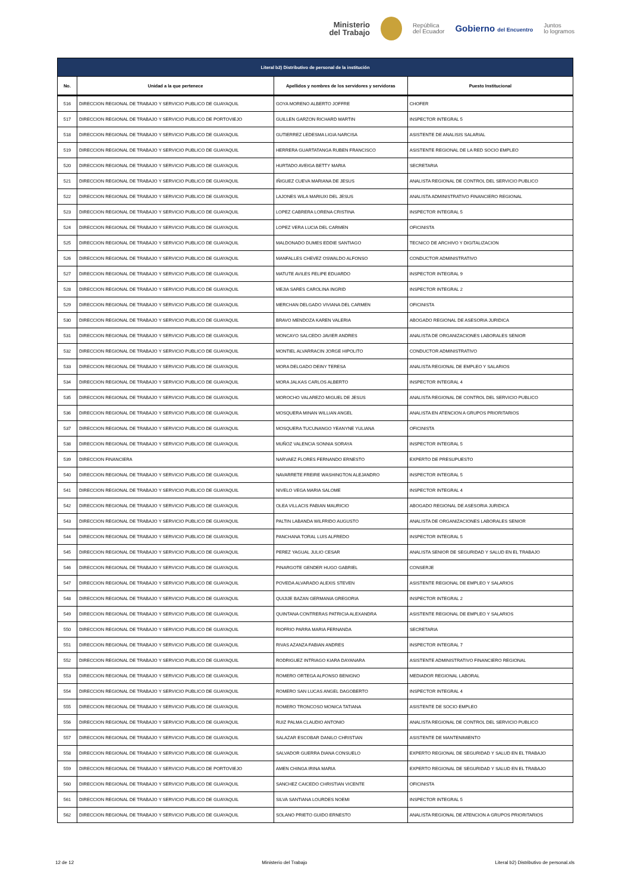Ministerio
del Trabajo
República
del Ecuador
Gobierno del Encuentro
Juntos
lo logramos
| Literal b2) Distributivo de personal de la institución | | | |
| No. | Unidad a la que pertenece | Apellidos y nombres de los servidores y servidoras | Puesto Institucional |
| 516 | DIRECCION REGIONAL DE TRABAJO Y SERVICIO PUBLICO DE GUAYAQUIL | GOYA MORENO ALBERTO JOFFRE | CHOFER |
| 517 | DIRECCION REGIONAL DE TRABAJO Y SERVICIO PUBLICO DE PORTOVIEJO | GUILLEN GARZON RICHARD MARTIN | INSPECTOR INTEGRAL 5 |
| 518 | DIRECCION REGIONAL DE TRABAJO Y SERVICIO PUBLICO DE GUAYAQUIL | GUTIERREZ LEDESMA LIGIA NARCISA | ASISTENTE DE ANALISIS SALARIAL |
| 519 | DIRECCION REGIONAL DE TRABAJO Y SERVICIO PUBLICO DE GUAYAQUIL | HERRERA GUARTATANGA RUBEN FRANCISCO | ASISTENTE REGIONAL DE LA RED SOCIO EMPLEO |
| 520 | DIRECCION REGIONAL DE TRABAJO Y SERVICIO PUBLICO DE GUAYAQUIL | HURTADO AVEIGA BETTY MARIA | SECRETARIA |
| 521 | DIRECCION REGIONAL DE TRABAJO Y SERVICIO PUBLICO DE GUAYAQUIL | IÑIGUEZ CUEVA MARIANA DE JESUS | ANALISTA REGIONAL DE CONTROL DEL SERVICIO PUBLICO |
| 522 | DIRECCION REGIONAL DE TRABAJO Y SERVICIO PUBLICO DE GUAYAQUIL | LAJONES WILA MARIUXI DEL JESUS | ANALISTA ADMINISTRATIVO FINANCIERO REGIONAL |
| 523 | DIRECCION REGIONAL DE TRABAJO Y SERVICIO PUBLICO DE GUAYAQUIL | LOPEZ CABRERA LORENA CRISTINA | INSPECTOR INTEGRAL 5 |
| 524 | DIRECCION REGIONAL DE TRABAJO Y SERVICIO PUBLICO DE GUAYAQUIL | LOPEZ VERA LUCIA DEL CARMEN | OFICINISTA |
| 525 | DIRECCION REGIONAL DE TRABAJO Y SERVICIO PUBLICO DE GUAYAQUIL | MALDONADO DUMES EDDIE SANTIAGO | TECNICO DE ARCHIVO Y DIGITALIZACION |
| 526 | DIRECCION REGIONAL DE TRABAJO Y SERVICIO PUBLICO DE GUAYAQUIL | MANFALLES CHEVEZ OSWALDO ALFONSO | CONDUCTOR ADMINISTRATIVO |
| 527 | DIRECCION REGIONAL DE TRABAJO Y SERVICIO PUBLICO DE GUAYAQUIL | MATUTE AVILES FELIPE EDUARDO | INSPECTOR INTEGRAL 9 |
| 528 | DIRECCION REGIONAL DE TRABAJO Y SERVICIO PUBLICO DE GUAYAQUIL | MEJIA SARES CAROLINA INGRID | INSPECTOR INTEGRAL 2 |
| 529 | DIRECCION REGIONAL DE TRABAJO Y SERVICIO PUBLICO DE GUAYAQUIL | MERCHAN DELGADO VIVIANA DEL CARMEN | OFICINISTA |
| 530 | DIRECCION REGIONAL DE TRABAJO Y SERVICIO PUBLICO DE GUAYAQUIL | BRAVO MENDOZA KAREN VALERIA | ABOGADO REGIONAL DE ASESORIA JURIDICA |
| 531 | DIRECCION REGIONAL DE TRABAJO Y SERVICIO PUBLICO DE GUAYAQUIL | MONCAYO SALCEDO JAVIER ANDRES | ANALISTA DE ORGANIZACIONES LABORALES SENIOR |
| 532 | DIRECCION REGIONAL DE TRABAJO Y SERVICIO PUBLICO DE GUAYAQUIL | MONTIEL ALVARRACIN JORGE HIPOLITO | CONDUCTOR ADMINISTRATIVO |
| 533 | DIRECCION REGIONAL DE TRABAJO Y SERVICIO PUBLICO DE GUAYAQUIL | MORA DELGADO DEINY TERESA | ANALISTA REGIONAL DE EMPLEO Y SALARIOS |
| 534 | DIRECCION REGIONAL DE TRABAJO Y SERVICIO PUBLICO DE GUAYAQUIL | MORA JALKAS CARLOS ALBERTO | INSPECTOR INTEGRAL 4 |
| 535 | DIRECCION REGIONAL DE TRABAJO Y SERVICIO PUBLICO DE GUAYAQUIL | MOROCHO VALAREZO MIGUEL DE JESUS | ANALISTA REGIONAL DE CONTROL DEL SERVICIO PUBLICO |
| 536 | DIRECCION REGIONAL DE TRABAJO Y SERVICIO PUBLICO DE GUAYAQUIL | MOSQUERA MINAN WILLIAN ANGEL | ANALISTA EN ATENCION A GRUPOS PRIORITARIOS |
| 537 | DIRECCION REGIONAL DE TRABAJO Y SERVICIO PUBLICO DE GUAYAQUIL | MOSQUERA TUCUNANGO YEANYNE YULIANA | OFICINISTA |
| 538 | DIRECCION REGIONAL DE TRABAJO Y SERVICIO PUBLICO DE GUAYAQUIL | MUÑOZ VALENCIA SONNIA SORAYA | INSPECTOR INTEGRAL 5 |
| 539 | DIRECCION FINANCIERA | NARVAEZ FLORES FERNANDO ERNESTO | EXPERTO DE PRESUPUESTO |
| 540 | DIRECCION REGIONAL DE TRABAJO Y SERVICIO PUBLICO DE GUAYAQUIL | NAVARRETE FREIRE WASHINGTON ALEJANDRO | INSPECTOR INTEGRAL 5 |
| 541 | DIRECCION REGIONAL DE TRABAJO Y SERVICIO PUBLICO DE GUAYAQUIL | NIVELO VEGA MARIA SALOME | INSPECTOR INTEGRAL 4 |
| 542 | DIRECCION REGIONAL DE TRABAJO Y SERVICIO PUBLICO DE GUAYAQUIL | OLEA VILLACIS FABIAN MAURICIO | ABOGADO REGIONAL DE ASESORIA JURIDICA |
| 543 | DIRECCION REGIONAL DE TRABAJO Y SERVICIO PUBLICO DE GUAYAQUIL | PALTIN LABANDA WILFRIDO AUGUSTO | ANALISTA DE ORGANIZACIONES LABORALES SENIOR |
| 544 | DIRECCION REGIONAL DE TRABAJO Y SERVICIO PUBLICO DE GUAYAQUIL | PANCHANA TORAL LUIS ALFREDO | INSPECTOR INTEGRAL 5 |
| 545 | DIRECCION REGIONAL DE TRABAJO Y SERVICIO PUBLICO DE GUAYAQUIL | PEREZ YAGUAL JULIO CESAR | ANALISTA SENIOR DE SEGURIDAD Y SALUD EN EL TRABAJO |
| 546 | DIRECCION REGIONAL DE TRABAJO Y SERVICIO PUBLICO DE GUAYAQUIL | PINARGOTE GENDER HUGO GABRIEL | CONSERJE |
| 547 | DIRECCION REGIONAL DE TRABAJO Y SERVICIO PUBLICO DE GUAYAQUIL | POVEDA ALVARADO ALEXIS STEVEN | ASISTENTE REGIONAL DE EMPLEO Y SALARIOS |
| 548 | DIRECCION REGIONAL DE TRABAJO Y SERVICIO PUBLICO DE GUAYAQUIL | QUIJIJE BAZAN GERMANIA GREGORIA | INSPECTOR INTEGRAL 2 |
| 549 | DIRECCION REGIONAL DE TRABAJO Y SERVICIO PUBLICO DE GUAYAQUIL | QUINTANA CONTRERAS PATRICIA ALEXANDRA | ASISTENTE REGIONAL DE EMPLEO Y SALARIOS |
| 550 | DIRECCION REGIONAL DE TRABAJO Y SERVICIO PUBLICO DE GUAYAQUIL | RIOFRIO PARRA MARIA FERNANDA | SECRETARIA |
| 551 | DIRECCION REGIONAL DE TRABAJO Y SERVICIO PUBLICO DE GUAYAQUIL | RIVAS AZANZA FABIAN ANDRES | INSPECTOR INTEGRAL 7 |
| 552 | DIRECCION REGIONAL DE TRABAJO Y SERVICIO PUBLICO DE GUAYAQUIL | RODRIGUEZ INTRIAGO KIARA DAYANARA | ASISTENTE ADMINISTRATIVO FINANCIERO REGIONAL |
| 553 | DIRECCION REGIONAL DE TRABAJO Y SERVICIO PUBLICO DE GUAYAQUIL | ROMERO ORTEGA ALFONSO BENIGNO | MEDIADOR REGIONAL LABORAL |
| 554 | DIRECCION REGIONAL DE TRABAJO Y SERVICIO PUBLICO DE GUAYAQUIL | ROMERO SAN LUCAS ANGEL DAGOBERTO | INSPECTOR INTEGRAL 4 |
| 555 | DIRECCION REGIONAL DE TRABAJO Y SERVICIO PUBLICO DE GUAYAQUIL | ROMERO TRONCOSO MONICA TATIANA | ASISTENTE DE SOCIO EMPLEO |
| 556 | DIRECCION REGIONAL DE TRABAJO Y SERVICIO PUBLICO DE GUAYAQUIL | RUIZ PALMA CLAUDIO ANTONIO | ANALISTA REGIONAL DE CONTROL DEL SERVICIO PUBLICO |
| 557 | DIRECCION REGIONAL DE TRABAJO Y SERVICIO PUBLICO DE GUAYAQUIL | SALAZAR ESCOBAR DANILO CHRISTIAN | ASISTENTE DE MANTENIMIENTO |
| 558 | DIRECCION REGIONAL DE TRABAJO Y SERVICIO PUBLICO DE GUAYAQUIL | SALVADOR GUERRA DIANA CONSUELO | EXPERTO REGIONAL DE SEGURIDAD Y SALUD EN EL TRABAJO |
| 559 | DIRECCION REGIONAL DE TRABAJO Y SERVICIO PUBLICO DE PORTOVIEJO | AMEN CHINGA IRINA MARIA | EXPERTO REGIONAL DE SEGURIDAD Y SALUD EN EL TRABAJO |
| 560 | DIRECCION REGIONAL DE TRABAJO Y SERVICIO PUBLICO DE GUAYAQUIL | SANCHEZ CAICEDO CHRISTIAN VICENTE | OFICINISTA |
| 561 | DIRECCION REGIONAL DE TRABAJO Y SERVICIO PUBLICO DE GUAYAQUIL | SILVA SANTIANA LOURDES NOEMI | INSPECTOR INTEGRAL 5 |
| 562 | DIRECCION REGIONAL DE TRABAJO Y SERVICIO PUBLICO DE GUAYAQUIL | SOLANO PRIETO GUIDO ERNESTO | ANALISTA REGIONAL DE ATENCION A GRUPOS PRIORITARIOS |
12 de 12 Ministerio del Trabajo Literal b2) Distributivo de personal.xls